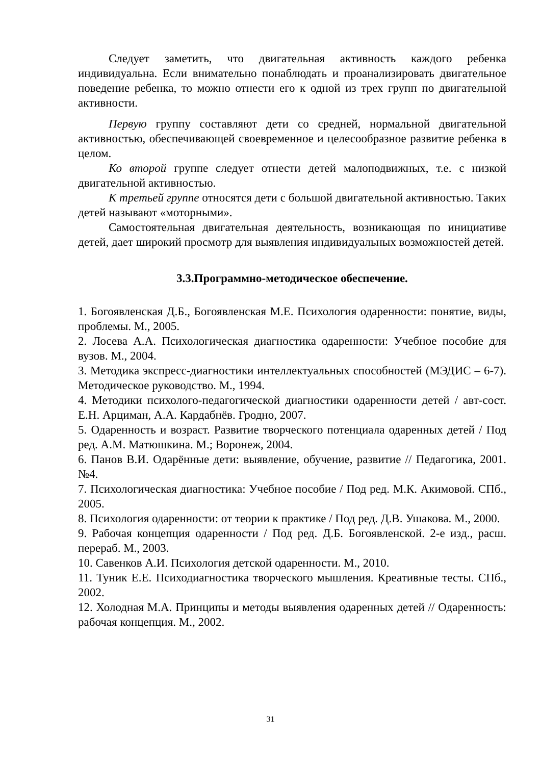Следует заметить, что двигательная активность каждого ребенка индивидуальна. Если внимательно понаблюдать и проанализировать двигательное поведение ребенка, то можно отнести его к одной из трех групп по двигательной активности.
Первую группу составляют дети со средней, нормальной двигательной активностью, обеспечивающей своевременное и целесообразное развитие ребенка в целом.
Ко второй группе следует отнести детей малоподвижных, т.е. с низкой двигательной активностью.
К третьей группе относятся дети с большой двигательной активностью. Таких детей называют «моторными».
Самостоятельная двигательная деятельность, возникающая по инициативе детей, дает широкий просмотр для выявления индивидуальных возможностей детей.
3.3.Программно-методическое обеспечение.
1. Богоявленская Д.Б., Богоявленская М.Е. Психология одаренности: понятие, виды, проблемы. М., 2005.
2. Лосева А.А. Психологическая диагностика одаренности: Учебное пособие для вузов. М., 2004.
3. Методика экспресс-диагностики интеллектуальных способностей (МЭДИС – 6-7). Методическое руководство. М., 1994.
4. Методики психолого-педагогической диагностики одаренности детей / авт-сост. Е.Н. Арциман, А.А. Кардабнёв. Гродно, 2007.
5. Одаренность и возраст. Развитие творческого потенциала одаренных детей / Под ред. А.М. Матюшкина. М.; Воронеж, 2004.
6. Панов В.И. Одарённые дети: выявление, обучение, развитие // Педагогика, 2001. №4.
7. Психологическая диагностика: Учебное пособие / Под ред. М.К. Акимовой. СПб., 2005.
8. Психология одаренности: от теории к практике / Под ред. Д.В. Ушакова. М., 2000.
9. Рабочая концепция одаренности / Под ред. Д.Б. Богоявленской. 2-е изд., расш. перераб. М., 2003.
10. Савенков А.И. Психология детской одаренности. М., 2010.
11. Туник Е.Е. Психодиагностика творческого мышления. Креативные тесты. СПб., 2002.
12. Холодная М.А. Принципы и методы выявления одаренных детей // Одаренность: рабочая концепция. М., 2002.
31